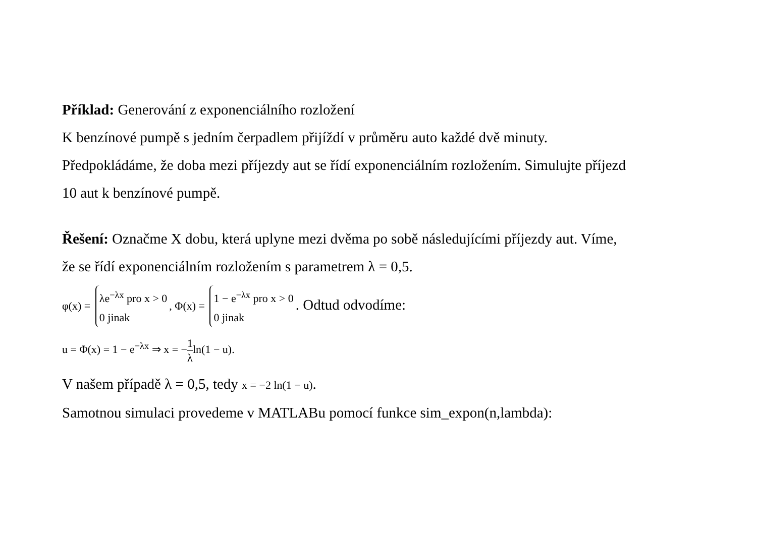Příklad: Generování z exponenciálního rozložení
K benzínové pumpě s jedním čerpadlem přijíždí v průměru auto každé dvě minuty.
Předpokládáme, že doba mezi příjezdy aut se řídí exponenciálním rozložením. Simulujte příjezd
10 aut k benzínové pumpě.
Řešení: Označme X dobu, která uplyne mezi dvěma po sobě následujícími příjezdy aut. Víme,
že se řídí exponenciálním rozložením s parametrem λ = 0,5.
φ(x) = λe<sup>−λx</sup> pro x > 0
0 jinak, Φ(x) = 1 − e<sup>−λx</sup> pro x > 0
0 jinak. Odtud odvodíme:
u = Φ(x) = 1 − e<sup>−λx</sup> ⇒ x = −1 λln(1 − u).
V našem případě λ = 0,5, tedy x = −2 ln(1 − u).
Samotnou simulaci provedeme v MATLABu pomocí funkce sim_expon(n,lambda):